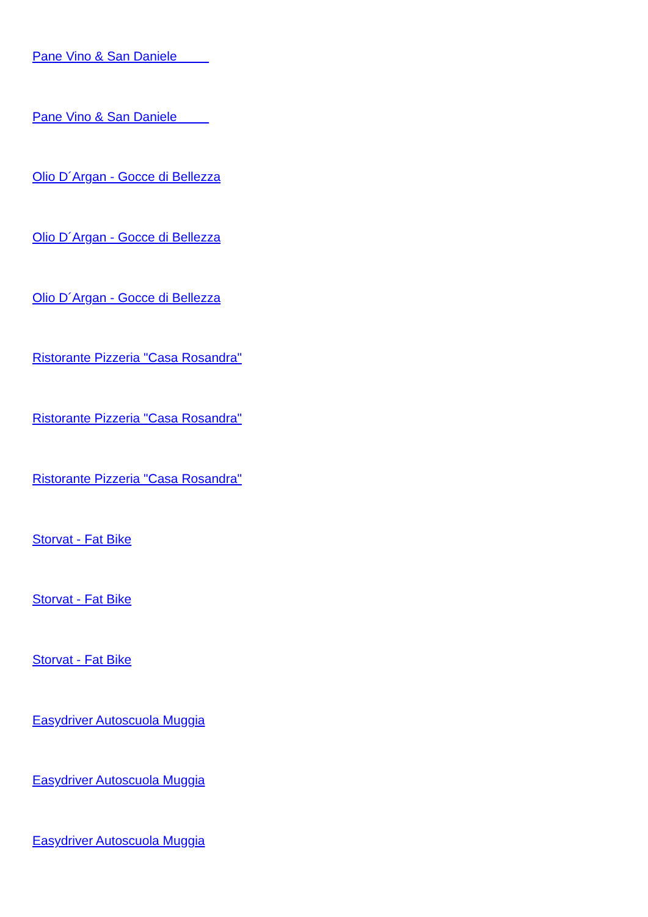Pane Vino & San Daniele
Pane Vino & San Daniele
Olio D´Argan - Gocce di Bellezza
Olio D´Argan - Gocce di Bellezza
Olio D´Argan - Gocce di Bellezza
Ristorante Pizzeria "Casa Rosandra"
Ristorante Pizzeria "Casa Rosandra"
Ristorante Pizzeria "Casa Rosandra"
Storvat - Fat Bike
Storvat - Fat Bike
Storvat - Fat Bike
Easydriver Autoscuola Muggia
Easydriver Autoscuola Muggia
Easydriver Autoscuola Muggia